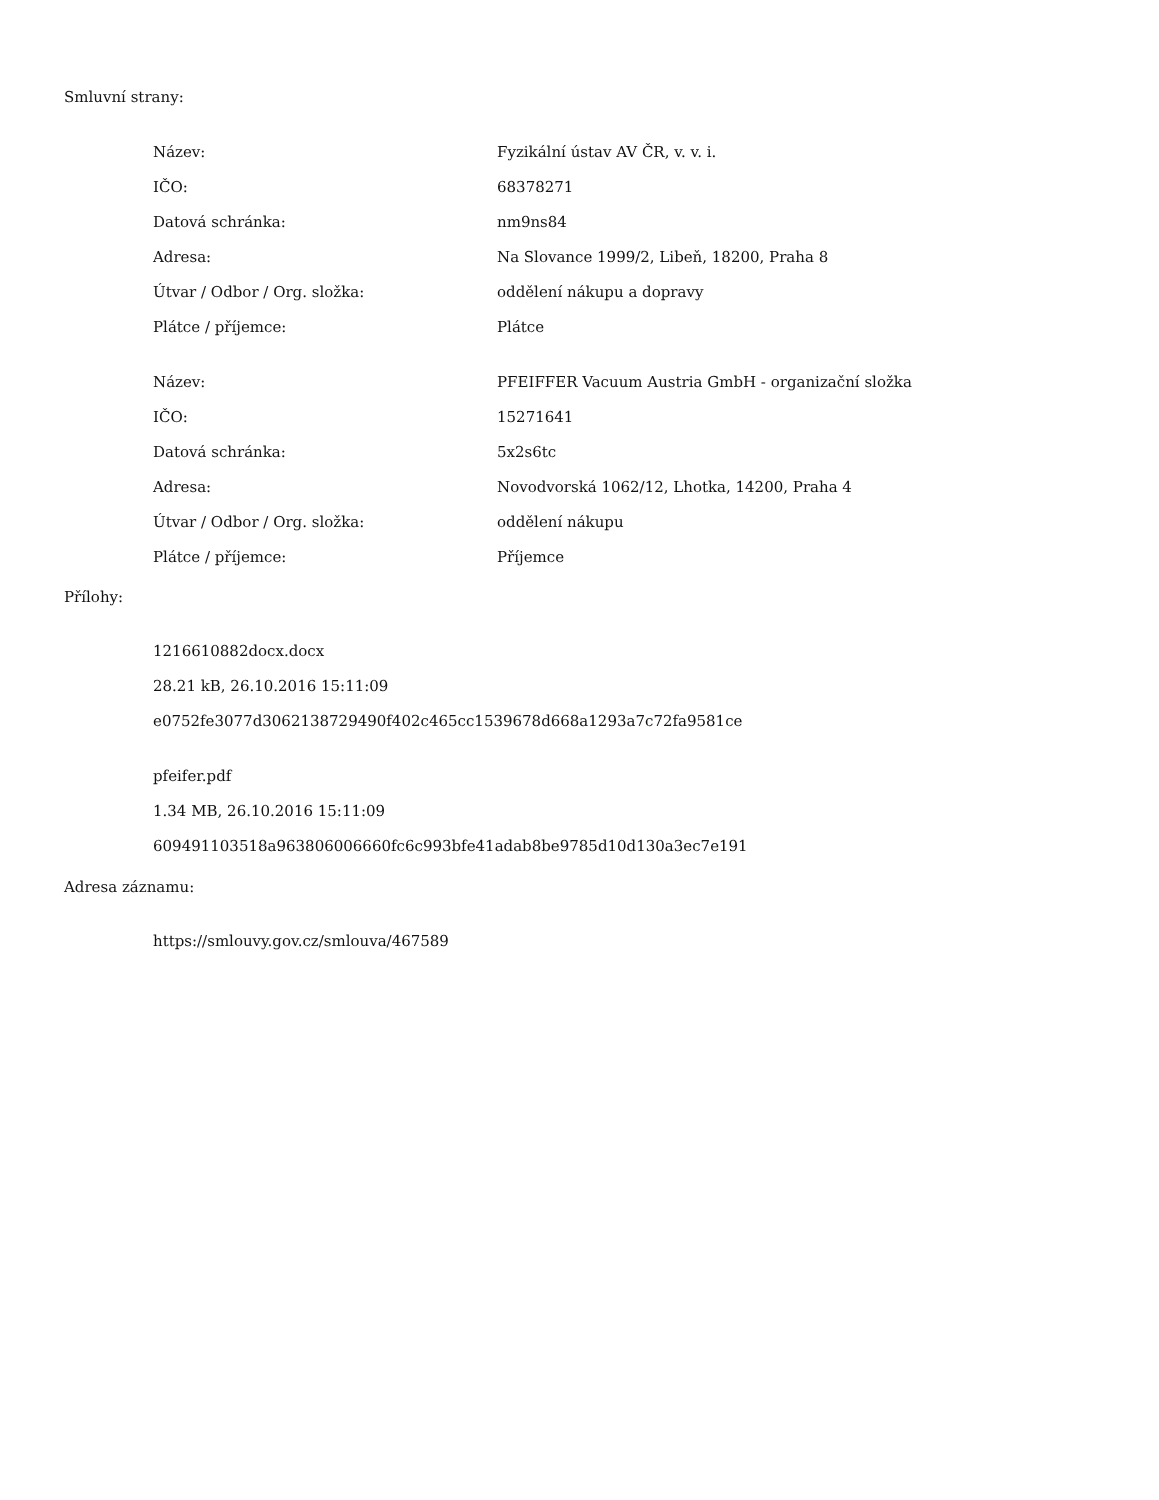Smluvní strany:
| Název: | Fyzikální ústav AV ČR, v. v. i. |
| IČO: | 68378271 |
| Datová schránka: | nm9ns84 |
| Adresa: | Na Slovance 1999/2, Libeň, 18200, Praha 8 |
| Útvar / Odbor / Org. složka: | oddělení nákupu a dopravy |
| Plátce / příjemce: | Plátce |
| Název: | PFEIFFER Vacuum Austria GmbH - organizační složka |
| IČO: | 15271641 |
| Datová schránka: | 5x2s6tc |
| Adresa: | Novodvorská 1062/12, Lhotka, 14200, Praha 4 |
| Útvar / Odbor / Org. složka: | oddělení nákupu |
| Plátce / příjemce: | Příjemce |
Přílohy:
1216610882docx.docx
28.21 kB, 26.10.2016 15:11:09
e0752fe3077d3062138729490f402c465cc1539678d668a1293a7c72fa9581ce
pfeifer.pdf
1.34 MB, 26.10.2016 15:11:09
609491103518a963806006660fc6c993bfe41adab8be9785d10d130a3ec7e191
Adresa záznamu:
https://smlouvy.gov.cz/smlouva/467589